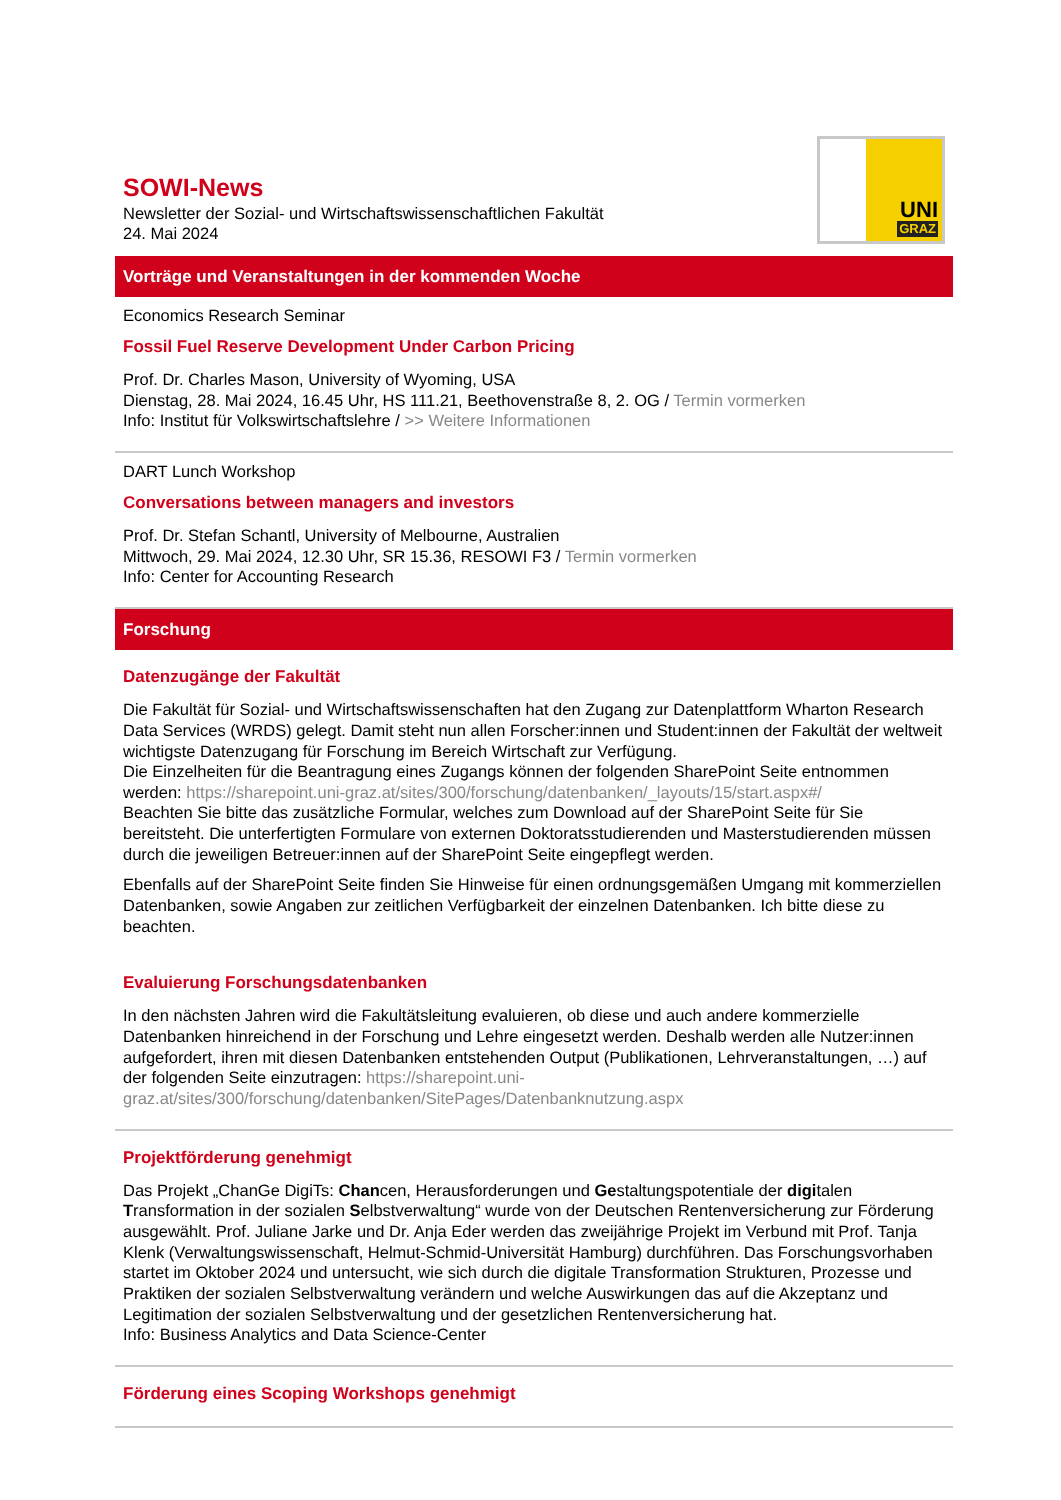SOWI-News
Newsletter der Sozial- und Wirtschaftswissenschaftlichen Fakultät
24. Mai 2024
UNI
GRAZ
Vorträge und Veranstaltungen in der kommenden Woche
Economics Research Seminar
Fossil Fuel Reserve Development Under Carbon Pricing
Prof. Dr. Charles Mason, University of Wyoming, USA
Dienstag, 28. Mai 2024, 16.45 Uhr, HS 111.21, Beethovenstraße 8, 2. OG / Termin vormerken
Info: Institut für Volkswirtschaftslehre / >> Weitere Informationen
DART Lunch Workshop
Conversations between managers and investors
Prof. Dr. Stefan Schantl, University of Melbourne, Australien
Mittwoch, 29. Mai 2024, 12.30 Uhr, SR 15.36, RESOWI F3 / Termin vormerken
Info: Center for Accounting Research
Forschung
Datenzugänge der Fakultät
Die Fakultät für Sozial- und Wirtschaftswissenschaften hat den Zugang zur Datenplattform Wharton Research Data Services (WRDS) gelegt. Damit steht nun allen Forscher:innen und Student:innen der Fakultät der weltweit wichtigste Datenzugang für Forschung im Bereich Wirtschaft zur Verfügung.
Die Einzelheiten für die Beantragung eines Zugangs können der folgenden SharePoint Seite entnommen werden: https://sharepoint.uni-graz.at/sites/300/forschung/datenbanken/_layouts/15/start.aspx#/
Beachten Sie bitte das zusätzliche Formular, welches zum Download auf der SharePoint Seite für Sie bereitsteht. Die unterfertigten Formulare von externen Doktoratsstudierenden und Masterstudierenden müssen durch die jeweiligen Betreuer:innen auf der SharePoint Seite eingepflegt werden.
Ebenfalls auf der SharePoint Seite finden Sie Hinweise für einen ordnungsgemäßen Umgang mit kommerziellen Datenbanken, sowie Angaben zur zeitlichen Verfügbarkeit der einzelnen Datenbanken. Ich bitte diese zu beachten.
Evaluierung Forschungsdatenbanken
In den nächsten Jahren wird die Fakultätsleitung evaluieren, ob diese und auch andere kommerzielle Datenbanken hinreichend in der Forschung und Lehre eingesetzt werden. Deshalb werden alle Nutzer:innen aufgefordert, ihren mit diesen Datenbanken entstehenden Output (Publikationen, Lehrveranstaltungen, …) auf der folgenden Seite einzutragen: https://sharepoint.uni-graz.at/sites/300/forschung/datenbanken/SitePages/Datenbanknutzung.aspx
Projektförderung genehmigt
Das Projekt „ChanGe DigiTs: Chancen, Herausforderungen und Gestaltungspotentiale der digitalen Transformation in der sozialen Selbstverwaltung“ wurde von der Deutschen Rentenversicherung zur Förderung ausgewählt. Prof. Juliane Jarke und Dr. Anja Eder werden das zweijährige Projekt im Verbund mit Prof. Tanja Klenk (Verwaltungswissenschaft, Helmut-Schmid-Universität Hamburg) durchführen. Das Forschungsvorhaben startet im Oktober 2024 und untersucht, wie sich durch die digitale Transformation Strukturen, Prozesse und Praktiken der sozialen Selbstverwaltung verändern und welche Auswirkungen das auf die Akzeptanz und Legitimation der sozialen Selbstverwaltung und der gesetzlichen Rentenversicherung hat.
Info: Business Analytics and Data Science-Center
Förderung eines Scoping Workshops genehmigt